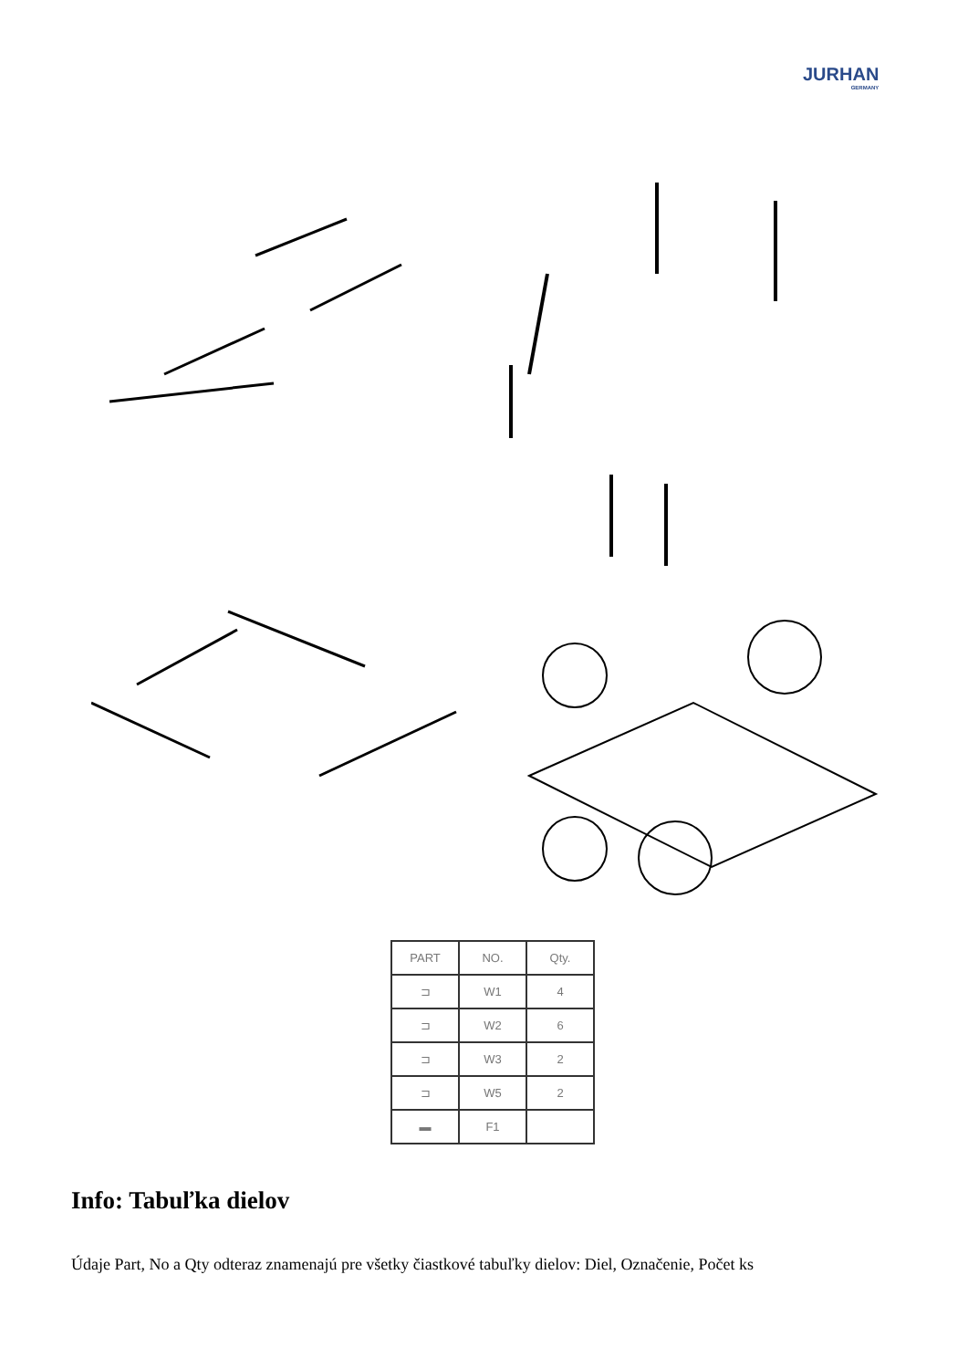JURHAN
GERMANY
| PART | NO. | Qty. |
| --- | --- | --- |
| ⊐ | W1 | 4 |
| ⊐ | W2 | 6 |
| ⊐ | W3 | 2 |
| ⊐ | W5 | 2 |
| ▬ | F1 | |
Info: Tabuľka dielov
Údaje Part, No a Qty odteraz znamenajú pre všetky čiastkové tabuľky dielov: Diel, Označenie, Počet ks